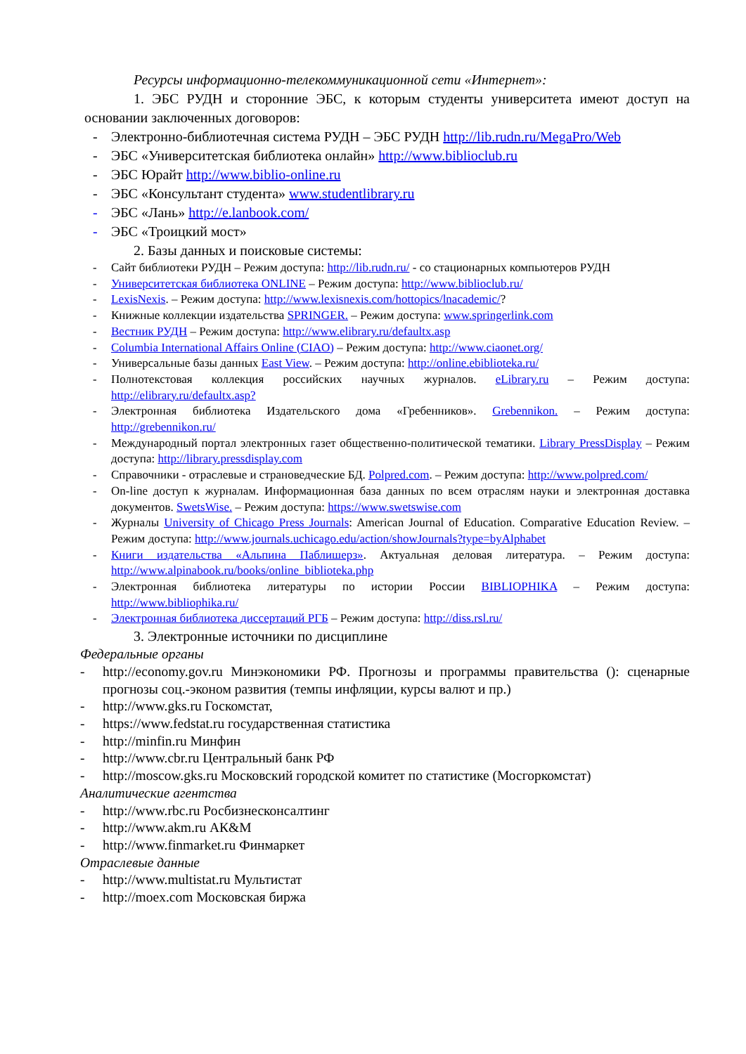Ресурсы информационно-телекоммуникационной сети «Интернет»:
1. ЭБС РУДН и сторонние ЭБС, к которым студенты университета имеют доступ на основании заключенных договоров:
- Электронно-библиотечная система РУДН – ЭБС РУДН http://lib.rudn.ru/MegaPro/Web
- ЭБС «Университетская библиотека онлайн» http://www.biblioclub.ru
- ЭБС Юрайт http://www.biblio-online.ru
- ЭБС «Консультант студента» www.studentlibrary.ru
- ЭБС «Лань» http://e.lanbook.com/
- ЭБС «Троицкий мост»
2. Базы данных и поисковые системы:
- Сайт библиотеки РУДН – Режим доступа: http://lib.rudn.ru/ - со стационарных компьютеров РУДН
- Университетская библиотека ONLINE – Режим доступа: http://www.biblioclub.ru/
- LexisNexis. – Режим доступа: http://www.lexisnexis.com/hottopics/lnacademic/?
- Книжные коллекции издательства SPRINGER. – Режим доступа: www.springerlink.com
- Вестник РУДН – Режим доступа: http://www.elibrary.ru/defaultx.asp
- Columbia International Affairs Online (CIAO) – Режим доступа: http://www.ciaonet.org/
- Универсальные базы данных East View. – Режим доступа: http://online.ebiblioteka.ru/
- Полнотекстовая коллекция российских научных журналов. eLibrary.ru – Режим доступа: http://elibrary.ru/defaultx.asp?
- Электронная библиотека Издательского дома «Гребенников». Grebennikon. – Режим доступа: http://grebennikon.ru/
- Международный портал электронных газет общественно-политической тематики. Library PressDisplay – Режим доступа: http://library.pressdisplay.com
- Справочники - отраслевые и страноведческие БД. Polpred.com. – Режим доступа: http://www.polpred.com/
- On-line доступ к журналам. Информационная база данных по всем отраслям науки и электронная доставка документов. SwetsWise. – Режим доступа: https://www.swetswise.com
- Журналы University of Chicago Press Journals: American Journal of Education. Comparative Education Review. – Режим доступа: http://www.journals.uchicago.edu/action/showJournals?type=byAlphabet
- Книги издательства «Альпина Паблишерз». Актуальная деловая литература. – Режим доступа: http://www.alpinabook.ru/books/online_biblioteka.php
- Электронная библиотека литературы по истории России BIBLIOPHIKA – Режим доступа: http://www.bibliophika.ru/
- Электронная библиотека диссертаций РГБ – Режим доступа: http://diss.rsl.ru/
3. Электронные источники по дисциплине
Федеральные органы
- http://economy.gov.ru Минэкономики РФ. Прогнозы и программы правительства (): сценарные прогнозы соц.-эконом развития (темпы инфляции, курсы валют и пр.)
- http://www.gks.ru Госкомстат,
- https://www.fedstat.ru государственная статистика
- http://minfin.ru Минфин
- http://www.cbr.ru Центральный банк РФ
- http://moscow.gks.ru Московский городской комитет по статистике (Мосгоркомстат)
Аналитические агентства
- http://www.rbc.ru Росбизнесконсалтинг
- http://www.akm.ru АК&M
- http://www.finmarket.ru Финмаркет
Отраслевые данные
- http://www.multistat.ru Мультистат
- http://moex.com Московская биржа